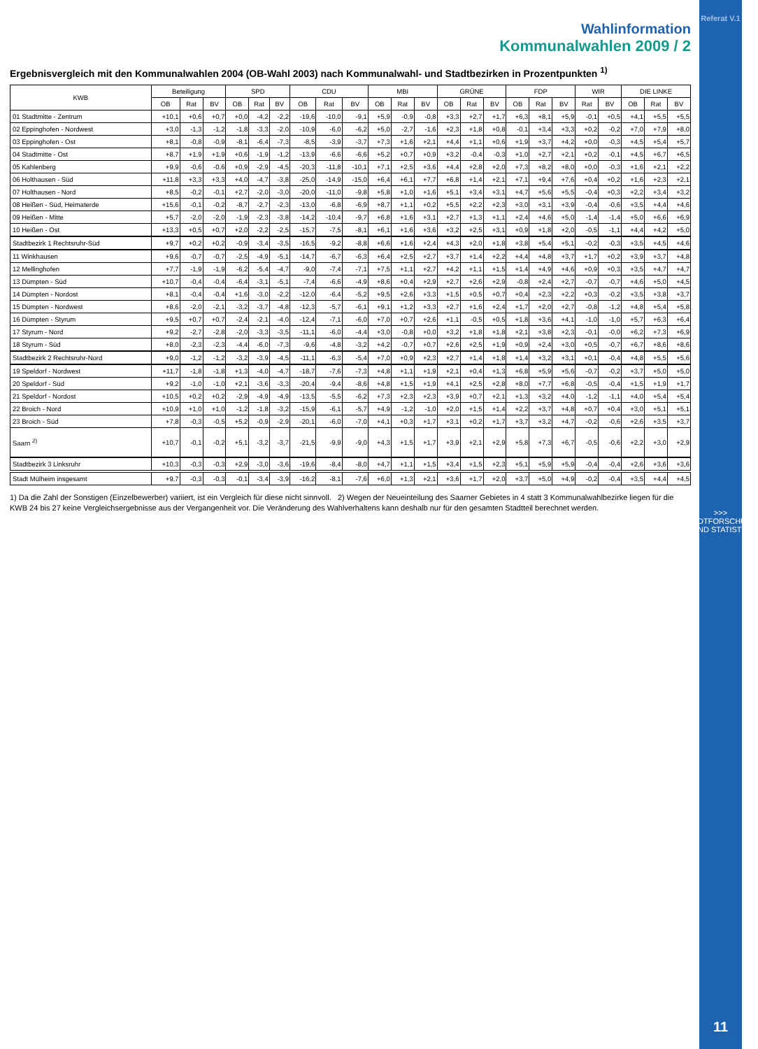Wahlinformation
Kommunalwahlen 2009 / 2
Ergebnisvergleich mit den Kommunalwahlen 2004 (OB-Wahl 2003) nach Kommunalwahl- und Stadtbezirken in Prozentpunkten <sup>1)</sup>
| KWB | Beteiligung | | | SPD | | | CDU | | | MBI | | | GRÜNE | | | FDP | | | WIR | | DIE LINKE | | |
| --- | --- | --- | --- | --- | --- | --- | --- | --- | --- | --- | --- | --- | --- | --- | --- | --- | --- | --- | --- | --- | --- | --- | --- |
| | OB | Rat | BV | OB | Rat | BV | OB | Rat | BV | OB | Rat | BV | OB | Rat | BV | OB | Rat | BV | Rat | BV | OB | Rat | BV |
| 01 Stadtmitte - Zentrum | +10,1 | +0,6 | +0,7 | +0,0 | -4,2 | -2,2 | -19,6 | -10,0 | -9,1 | +5,9 | -0,9 | -0,8 | +3,3 | +2,7 | +1,7 | +6,3 | +8,1 | +5,9 | -0,1 | +0,5 | +4,1 | +5,5 | +5,5 |
| 02 Eppinghofen - Nordwest | +3,0 | -1,3 | -1,2 | -1,8 | -3,3 | -2,0 | -10,9 | -6,0 | -6,2 | +5,0 | -2,7 | -1,6 | +2,3 | +1,8 | +0,8 | -0,1 | +3,4 | +3,3 | +0,2 | -0,2 | +7,0 | +7,9 | +8,0 |
| 03 Eppinghofen - Ost | +8,1 | -0,8 | -0,9 | -8,1 | -6,4 | -7,3 | -8,5 | -3,9 | -3,7 | +7,3 | +1,6 | +2,1 | +4,4 | +1,1 | +0,6 | +1,9 | +3,7 | +4,2 | +0,0 | -0,3 | +4,5 | +5,4 | +5,7 |
| 04 Stadtmitte - Ost | +8,7 | +1,9 | +1,9 | +0,6 | -1,9 | -1,2 | -13,9 | -6,6 | -6,6 | +5,2 | +0,7 | +0,9 | +3,2 | -0,4 | -0,3 | +1,0 | +2,7 | +2,1 | +0,2 | -0,1 | +4,5 | +6,7 | +6,5 |
| 05 Kahlenberg | +9,9 | -0,6 | -0,6 | +0,9 | -2,9 | -4,5 | -20,3 | -11,8 | -10,1 | +7,1 | +2,5 | +3,6 | +4,4 | +2,8 | +2,0 | +7,3 | +8,2 | +8,0 | +0,0 | -0,3 | +1,6 | +2,1 | +2,2 |
| 06 Holthausen - Süd | +11,8 | +3,3 | +3,3 | +4,0 | -4,7 | -3,8 | -25,0 | -14,9 | -15,0 | +6,4 | +6,1 | +7,7 | +6,8 | +1,4 | +2,1 | +7,1 | +9,4 | +7,6 | +0,4 | +0,2 | +1,6 | +2,3 | +2,1 |
| 07 Holthausen - Nord | +8,5 | -0,2 | -0,1 | +2,7 | -2,0 | -3,0 | -20,0 | -11,0 | -9,8 | +5,8 | +1,0 | +1,6 | +5,1 | +3,4 | +3,1 | +4,7 | +5,6 | +5,5 | -0,4 | +0,3 | +2,2 | +3,4 | +3,2 |
| 08 Heißen - Süd, Heimaterde | +15,6 | -0,1 | -0,2 | -8,7 | -2,7 | -2,3 | -13,0 | -6,8 | -6,9 | +8,7 | +1,1 | +0,2 | +5,5 | +2,2 | +2,3 | +3,0 | +3,1 | +3,9 | -0,4 | -0,6 | +3,5 | +4,4 | +4,6 |
| 09 Heißen - Mitte | +5,7 | -2,0 | -2,0 | -1,9 | -2,3 | -3,8 | -14,2 | -10,4 | -9,7 | +6,8 | +1,6 | +3,1 | +2,7 | +1,3 | +1,1 | +2,4 | +4,6 | +5,0 | -1,4 | -1,4 | +5,0 | +6,6 | +6,9 |
| 10 Heißen - Ost | +13,3 | +0,5 | +0,7 | +2,0 | -2,2 | -2,5 | -15,7 | -7,5 | -8,1 | +6,1 | +1,6 | +3,6 | +3,2 | +2,5 | +3,1 | +0,9 | +1,8 | +2,0 | -0,5 | -1,1 | +4,4 | +4,2 | +5,0 |
| Stadtbezirk 1 Rechtsruhr-Süd | +9,7 | +0,2 | +0,2 | -0,9 | -3,4 | -3,5 | -16,5 | -9,2 | -8,8 | +6,6 | +1,6 | +2,4 | +4,3 | +2,0 | +1,8 | +3,8 | +5,4 | +5,1 | -0,2 | -0,3 | +3,5 | +4,5 | +4,6 |
| 11 Winkhausen | +9,6 | -0,7 | -0,7 | -2,5 | -4,9 | -5,1 | -14,7 | -6,7 | -6,3 | +6,4 | +2,5 | +2,7 | +3,7 | +1,4 | +2,2 | +4,4 | +4,8 | +3,7 | +1,7 | +0,2 | +3,9 | +3,7 | +4,8 |
| 12 Mellinghofen | +7,7 | -1,9 | -1,9 | -6,2 | -5,4 | -4,7 | -9,0 | -7,4 | -7,1 | +7,5 | +1,1 | +2,7 | +4,2 | +1,1 | +1,5 | +1,4 | +4,9 | +4,6 | +0,9 | +0,3 | +3,5 | +4,7 | +4,7 |
| 13 Dümpten - Süd | +10,7 | -0,4 | -0,4 | -6,4 | -3,1 | -5,1 | -7,4 | -6,6 | -4,9 | +8,6 | +0,4 | +2,9 | +2,7 | +2,6 | +2,9 | -0,8 | +2,4 | +2,7 | -0,7 | -0,7 | +4,6 | +5,0 | +4,5 |
| 14 Dümpten - Nordost | +8,1 | -0,4 | -0,4 | +1,6 | -3,0 | -2,2 | -12,0 | -6,4 | -5,2 | +9,5 | +2,6 | +3,3 | +1,5 | +0,5 | +0,7 | +0,4 | +2,3 | +2,2 | +0,3 | -0,2 | +3,5 | +3,8 | +3,7 |
| 15 Dümpten - Nordwest | +8,6 | -2,0 | -2,1 | -3,2 | -3,7 | -4,8 | -12,3 | -5,7 | -6,1 | +9,1 | +1,2 | +3,3 | +2,7 | +1,6 | +2,4 | +1,7 | +2,0 | +2,7 | -0,8 | -1,2 | +4,8 | +5,4 | +5,8 |
| 16 Dümpten - Styrum | +9,5 | +0,7 | +0,7 | -2,4 | -2,1 | -4,0 | -12,4 | -7,1 | -6,0 | +7,0 | +0,7 | +2,6 | +1,1 | -0,5 | +0,5 | +1,8 | +3,6 | +4,1 | -1,0 | -1,0 | +5,7 | +6,3 | +6,4 |
| 17 Styrum - Nord | +9,2 | -2,7 | -2,8 | -2,0 | -3,3 | -3,5 | -11,1 | -6,0 | -4,4 | +3,0 | -0,8 | +0,0 | +3,2 | +1,8 | +1,8 | +2,1 | +3,8 | +2,3 | -0,1 | -0,0 | +6,2 | +7,3 | +6,9 |
| 18 Styrum - Süd | +8,0 | -2,3 | -2,3 | -4,4 | -6,0 | -7,3 | -9,6 | -4,8 | -3,2 | +4,2 | -0,7 | +0,7 | +2,6 | +2,5 | +1,9 | +0,9 | +2,4 | +3,0 | +0,5 | -0,7 | +6,7 | +8,6 | +8,6 |
| Stadtbezirk 2 Rechtsruhr-Nord | +9,0 | -1,2 | -1,2 | -3,2 | -3,9 | -4,5 | -11,1 | -6,3 | -5,4 | +7,0 | +0,9 | +2,3 | +2,7 | +1,4 | +1,8 | +1,4 | +3,2 | +3,1 | +0,1 | -0,4 | +4,8 | +5,5 | +5,6 |
| 19 Speldorf - Nordwest | +11,7 | -1,8 | -1,8 | +1,3 | -4,0 | -4,7 | -18,7 | -7,6 | -7,3 | +4,8 | +1,1 | +1,9 | +2,1 | +0,4 | +1,3 | +6,8 | +5,9 | +5,6 | -0,7 | -0,2 | +3,7 | +5,0 | +5,0 |
| 20 Speldorf - Süd | +9,2 | -1,0 | -1,0 | +2,1 | -3,6 | -3,3 | -20,4 | -9,4 | -8,6 | +4,8 | +1,5 | +1,9 | +4,1 | +2,5 | +2,8 | +8,0 | +7,7 | +6,8 | -0,5 | -0,4 | +1,5 | +1,9 | +1,7 |
| 21 Speldorf - Nordost | +10,5 | +0,2 | +0,2 | -2,9 | -4,9 | -4,9 | -13,5 | -5,5 | -6,2 | +7,3 | +2,3 | +2,3 | +3,9 | +0,7 | +2,1 | +1,3 | +3,2 | +4,0 | -1,2 | -1,1 | +4,0 | +5,4 | +5,4 |
| 22 Broich - Nord | +10,9 | +1,0 | +1,0 | -1,2 | -1,8 | -3,2 | -15,9 | -6,1 | -5,7 | +4,9 | -1,2 | -1,0 | +2,0 | +1,5 | +1,4 | +2,2 | +3,7 | +4,8 | +0,7 | +0,4 | +3,0 | +5,1 | +5,1 |
| 23 Broich - Süd | +7,8 | -0,3 | -0,5 | +5,2 | -0,9 | -2,9 | -20,1 | -6,0 | -7,0 | +4,1 | +0,3 | +1,7 | +3,1 | +0,2 | +1,7 | +3,7 | +3,2 | +4,7 | -0,2 | -0,6 | +2,6 | +3,5 | +3,7 |
| Saarn <sup>2)</sup> | +10,7 | -0,1 | -0,2 | +5,1 | -3,2 | -3,7 | -21,5 | -9,9 | -9,0 | +4,3 | +1,5 | +1,7 | +3,9 | +2,1 | +2,9 | +5,8 | +7,3 | +6,7 | -0,5 | -0,6 | +2,2 | +3,0 | +2,9 |
| Stadtbezirk 3 Linksruhr | +10,3 | -0,3 | -0,3 | +2,9 | -3,0 | -3,6 | -19,6 | -8,4 | -8,0 | +4,7 | +1,1 | +1,5 | +3,4 | +1,5 | +2,3 | +5,1 | +5,9 | +5,9 | -0,4 | -0,4 | +2,6 | +3,6 | +3,6 |
| Stadt Mülheim insgesamt | +9,7 | -0,3 | -0,3 | -0,1 | -3,4 | -3,9 | -16,2 | -8,1 | -7,6 | +6,0 | +1,3 | +2,1 | +3,6 | +1,7 | +2,0 | +3,7 | +5,0 | +4,9 | -0,2 | -0,4 | +3,5 | +4,4 | +4,5 |
1) Da die Zahl der Sonstigen (Einzelbewerber) variiert, ist ein Vergleich für diese nicht sinnvoll. 2) Wegen der Neueinteilung des Saarner Gebietes in 4 statt 3 Kommunalwahlbezirke liegen für die KWB 24 bis 27 keine Vergleichsergebnisse aus der Vergangenheit vor. Die Veränderung des Wahlverhaltens kann deshalb nur für den gesamten Stadtteil berechnet werden.
Referat V.1
>>> STADTFORSCHUNG UND STATISTIK
11